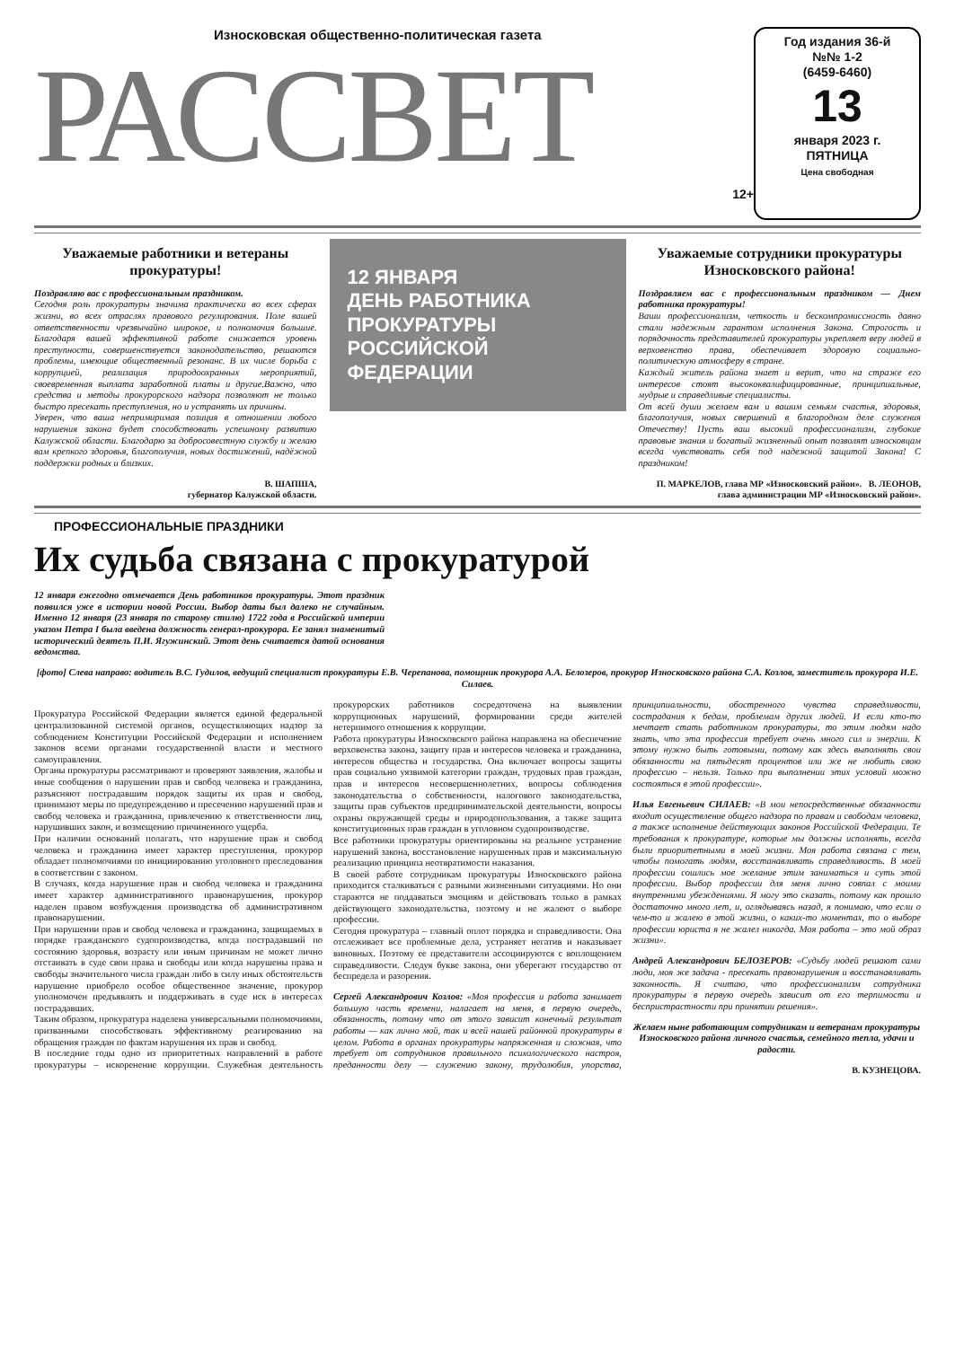Износковская общественно-политическая газета
РАССВЕТ
12+
Год издания 36-й
№№ 1-2
(6459-6460)
13
января 2023 г.
ПЯТНИЦА
Цена свободная
Уважаемые работники и ветераны прокуратуры!
Поздравляю вас с профессиональным праздником.
Сегодня роль прокуратуры значима практически во всех сферах жизни, во всех отраслях правового регулирования. Поле вашей ответственности чрезвычайно широкое, и полномочия большие. Благодаря вашей эффективной работе снижается уровень преступности, совершенствуется законодательство, решаются проблемы, имеющие общественный резонанс. В их числе борьба с коррупцией, реализация природоохранных мероприятий, своевременная выплата заработной платы и другие.Важно, что средства и методы прокурорского надзора позволяют не только быстро пресекать преступления, но и устранять их причины.
Уверен, что ваша непримиримая позиция в отношении любого нарушения закона будет способствовать успешному развитию Калужской области. Благодарю за добросовестную службу и желаю вам крепкого здоровья, благополучия, новых достижений, надёжной поддержки родных и близких.
В. ШАПША,
губернатор Калужской области.
12 ЯНВАРЯ
ДЕНЬ РАБОТНИКА ПРОКУРАТУРЫ РОССИЙСКОЙ ФЕДЕРАЦИИ
Уважаемые сотрудники прокуратуры Износковского района!
Поздравляем вас с профессиональным праздником — Днем работника прокуратуры!
Ваши профессионализм, четкость и бескомпромиссность давно стали надежным гарантом исполнения Закона. Строгость и порядочность представителей прокуратуры укрепляет веру людей в верховенство права, обеспечивает здоровую социально-политическую атмосферу в стране.
Каждый житель района знает и верит, что на страже его интересов стоят высококвалифицированные, принципиальные, мудрые и справедливые специалисты.
От всей души желаем вам и вашим семьям счастья, здоровья, благополучия, новых свершений в благородном деле служения Отечеству! Пусть ваш высокий профессионализм, глубокие правовые знания и богатый жизненный опыт позволят износковцам всегда чувствовать себя под надежной защитой Закона! С праздником!
П. МАРКЕЛОВ, глава МР «Износковский район». В. ЛЕОНОВ, глава администрации МР «Износковский район».
ПРОФЕССИОНАЛЬНЫЕ ПРАЗДНИКИ
Их судьба связана с прокуратурой
12 января ежегодно отмечается День работников прокуратуры. Этот праздник появился уже в истории новой России. Выбор даты был далеко не случайным. Именно 12 января (23 января по старому стилю) 1722 года в Российской империи указом Петра I была введена должность генерал-прокурора. Ее занял знаменитый исторический деятель П.И. Ягужинский. Этот день считается датой основания ведомства.
[фото] Слева направо: водитель В.С. Гудилов, ведущий специалист прокуратуры Е.В. Черепанова, помощник прокурора А.А. Белозеров, прокурор Износковского района С.А. Козлов, заместитель прокурора И.Е. Силаев.
Прокуратура Российской Федерации является единой федеральной централизованной системой органов, осуществляющих надзор за соблюдением Конституции Российской Федерации и исполнением законов всеми органами государственной власти и местного самоуправления.
Органы прокуратуры рассматривают и проверяют заявления, жалобы и иные сообщения о нарушении прав и свобод человека и гражданина, разъясняют пострадавшим порядок защиты их прав и свобод, принимают меры по предупреждению и пресечению нарушений прав и свобод человека и гражданина, привлечению к ответственности лиц, нарушивших закон, и возмещению причиненного ущерба.
При наличии оснований полагать, что нарушение прав и свобод человека и гражданина имеет характер преступления, прокурор обладает полномочиями по инициированию уголовного преследования в соответствии с законом.
В случаях, когда нарушение прав и свобод человека и гражданина имеет характер административного правонарушения, прокурор наделен правом возбуждения производства об административном правонарушении.
При нарушении прав и свобод человека и гражданина, защищаемых в порядке гражданского судопроизводства, когда пострадавший по состоянию здоровья, возрасту или иным причинам не может лично отстаивать в суде свои права и свободы или когда нарушены права и свободы значительного числа граждан либо в силу иных обстоятельств нарушение приобрело особое общественное значение, прокурор уполномочен предъявлять и поддерживать в суде иск в интересах пострадавших.
Таким образом, прокуратура наделена универсальными полномочиями, призванными способствовать эффективному реагированию на обращения граждан по фактам нарушения их прав и свобод.
В последние годы одно из приоритетных направлений в работе прокуратуры – искоренение коррупции. Служебная деятельность прокурорских работников сосредоточена на выявлении коррупционных нарушений, формировании среди жителей нетерпимого отношения к коррупции.
Работа прокуратуры Износковского района направлена на обеспечение верховенства закона, защиту прав и интересов человека и гражданина, интересов общества и государства. Она включает вопросы защиты прав социально уязвимой категории граждан, трудовых прав граждан, прав и интересов несовершеннолетних, вопросы соблюдения законодательства о собственности, налогового законодательства, защиты прав субъектов предпринимательской деятельности, вопросы охраны окружающей среды и природопользования, а также защита конституционных прав граждан в уголовном судопроизводстве.
Все работники прокуратуры ориентированы на реальное устранение нарушений закона, восстановление нарушенных прав и максимальную реализацию принципа неотвратимости наказания.
В своей работе сотрудникам прокуратуры Износковского района приходится сталкиваться с разными жизненными ситуациями. Но они стараются не поддаваться эмоциям и действовать только в рамках действующего законодательства, поэтому и не жалеют о выборе профессии.
Сегодня прокуратура – главный оплот порядка и справедливости. Она отслеживает все проблемные дела, устраняет негатив и наказывает виновных. Поэтому ее представители ассоциируются с воплощением справедливости. Следуя букве закона, они уберегают государство от беспредела и разорения.
Сергей Александрович Козлов: «Моя профессия и работа занимает большую часть времени, налагает на меня, в первую очередь, обязанность, потому что от этого зависит конечный результат работы — как лично мой, так и всей нашей районной прокуратуры в целом. Работа в органах прокуратуры напряженная и сложная, что требует от сотрудников правильного психологического настроя, преданности делу — служению закону, трудолюбия, упорства, принципиальности, обостренного чувства справедливости, сострадания к бедам, проблемам других людей. И если кто-то мечтает стать работником прокуратуры, то этим людям надо знать, что эта профессия требует очень много сил и энергии. К этому нужно быть готовыми, потому как здесь выполнять свои обязанности на пятьдесят процентов или же не любить свою профессию – нельзя. Только при выполнении этих условий можно состояться в этой профессии».
Илья Евгеньевич СИЛАЕВ: «В мои непосредственные обязанности входит осуществление общего надзора по правам и свободам человека, а также исполнение действующих законов Российской Федерации. Те требования к прокуратуре, которые мы должны исполнять, всегда были приоритетными в моей жизни. Моя работа связана с тем, чтобы помогать людям, восстанавливать справедливость. В моей профессии сошлись мое желание этим заниматься и суть этой профессии. Выбор профессии для меня лично совпал с моими внутренними убеждениями. Я могу это сказать, потому как прошло достаточно много лет, и, оглядываясь назад, я понимаю, что если о чем-то и жалею в этой жизни, о каких-то моментах, то о выборе профессии юриста я не жалел никогда. Моя работа – это мой образ жизни».
Андрей Александрович БЕЛОЗЕРОВ: «Судьбу людей решают сами люди, моя же задача - пресекать правонарушения и восстанавливать законность. Я считаю, что профессионализм сотрудника прокуратуры в первую очередь зависит от его терпимости и беспристрастности при принятии решения».
Желаем ныне работающим сотрудникам и ветеранам прокуратуры Износковского района личного счастья, семейного тепла, удачи и радости.
В. КУЗНЕЦОВА.